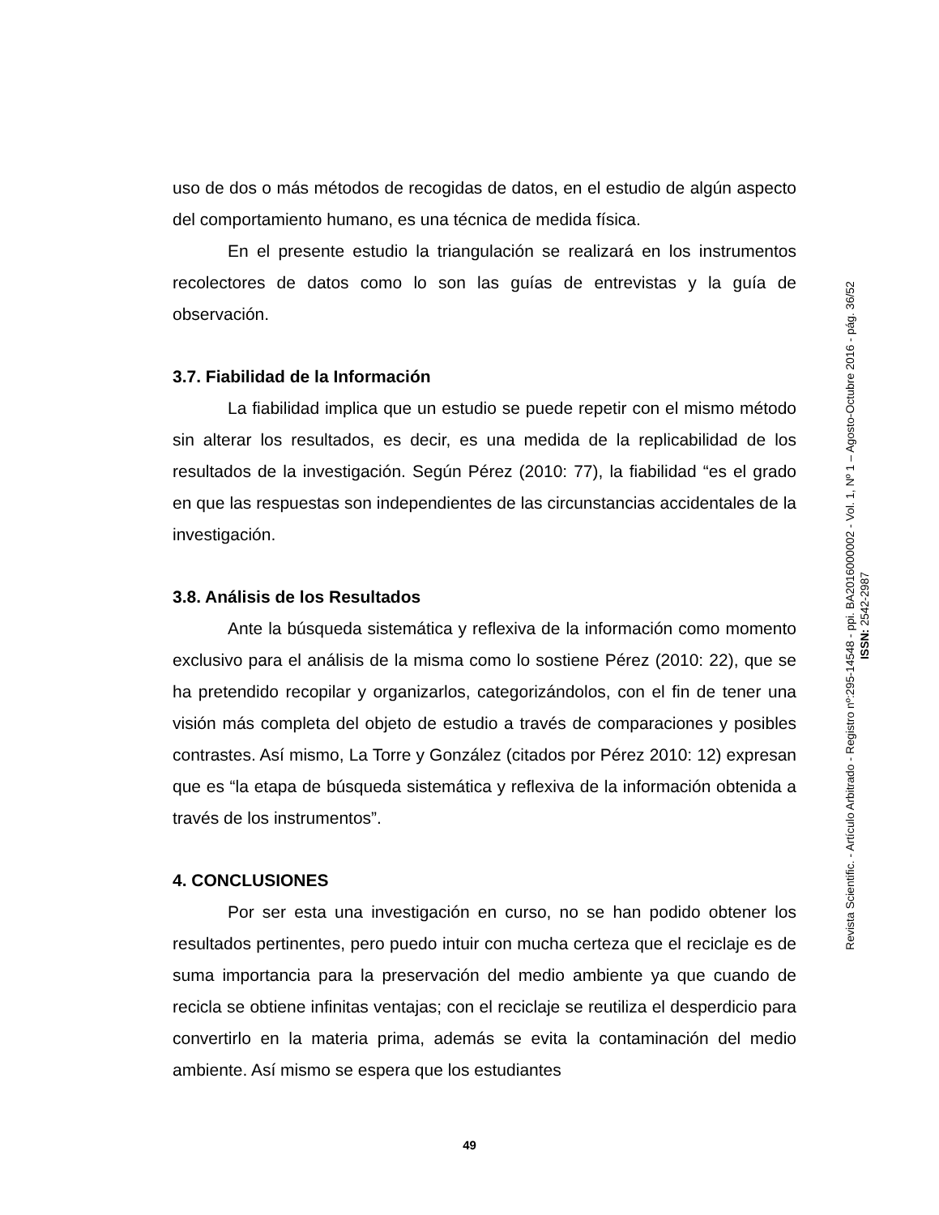uso de dos o más métodos de recogidas de datos, en el estudio de algún aspecto del comportamiento humano, es una técnica de medida física.
En el presente estudio la triangulación se realizará en los instrumentos recolectores de datos como lo son las guías de entrevistas y la guía de observación.
3.7. Fiabilidad de la Información
La fiabilidad implica que un estudio se puede repetir con el mismo método sin alterar los resultados, es decir, es una medida de la replicabilidad de los resultados de la investigación. Según Pérez (2010: 77), la fiabilidad “es el grado en que las respuestas son independientes de las circunstancias accidentales de la investigación.
3.8. Análisis de los Resultados
Ante la búsqueda sistemática y reflexiva de la información como momento exclusivo para el análisis de la misma como lo sostiene Pérez (2010: 22), que se ha pretendido recopilar y organizarlos, categorizándolos, con el fin de tener una visión más completa del objeto de estudio a través de comparaciones y posibles contrastes. Así mismo, La Torre y González (citados por Pérez 2010: 12) expresan que es “la etapa de búsqueda sistemática y reflexiva de la información obtenida a través de los instrumentos”.
4. CONCLUSIONES
Por ser esta una investigación en curso, no se han podido obtener los resultados pertinentes, pero puedo intuir con mucha certeza que el reciclaje es de suma importancia para la preservación del medio ambiente ya que cuando de recicla se obtiene infinitas ventajas; con el reciclaje se reutiliza el desperdicio para convertirlo en la materia prima, además se evita la contaminación del medio ambiente. Así mismo se espera que los estudiantes
Revista Scientific. - Artículo Arbitrado - Registro nº:295-14548 - ppi. BA2016000002 - Vol. 1, Nº 1 – Agosto-Octubre 2016 - pág. 36/52
ISSN: 2542-2987
49